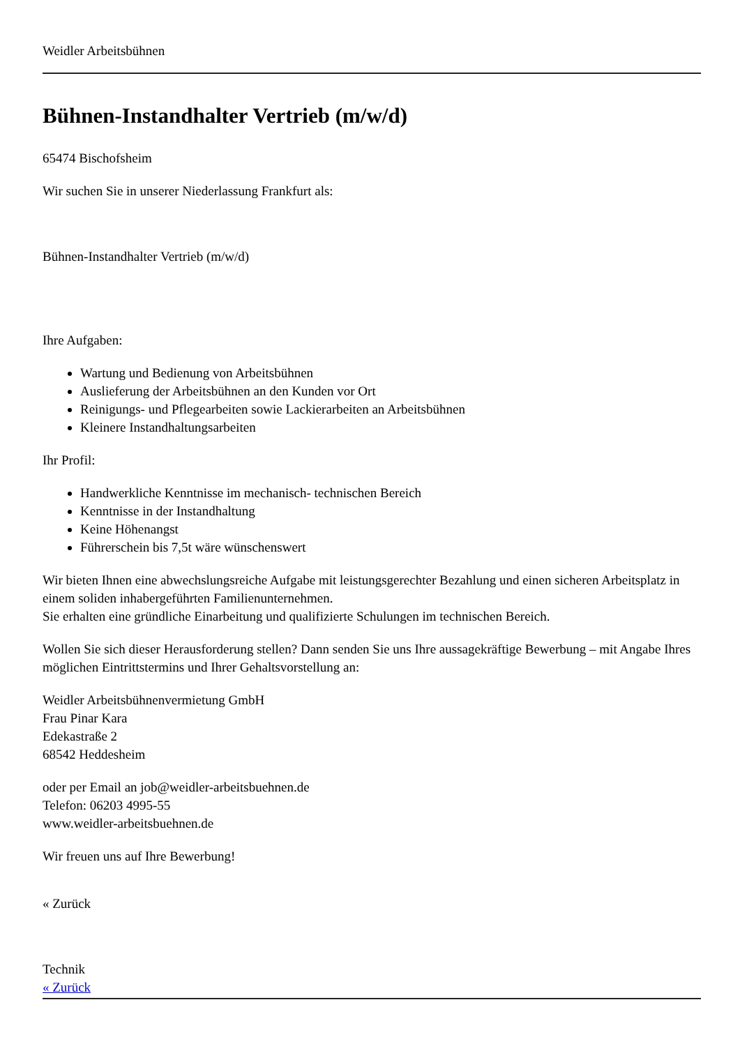Weidler Arbeitsbühnen
Bühnen-Instandhalter Vertrieb (m/w/d)
65474 Bischofsheim
Wir suchen Sie in unserer Niederlassung Frankfurt als:
Bühnen-Instandhalter Vertrieb (m/w/d)
Ihre Aufgaben:
Wartung und Bedienung von Arbeitsbühnen
Auslieferung der Arbeitsbühnen an den Kunden vor Ort
Reinigungs- und Pflegearbeiten sowie Lackierarbeiten an Arbeitsbühnen
Kleinere Instandhaltungsarbeiten
Ihr Profil:
Handwerkliche Kenntnisse im mechanisch- technischen Bereich
Kenntnisse in der Instandhaltung
Keine Höhenangst
Führerschein bis 7,5t wäre wünschenswert
Wir bieten Ihnen eine abwechslungsreiche Aufgabe mit leistungsgerechter Bezahlung und einen sicheren Arbeitsplatz in einem soliden inhabergeführten Familienunternehmen.
Sie erhalten eine gründliche Einarbeitung und qualifizierte Schulungen im technischen Bereich.
Wollen Sie sich dieser Herausforderung stellen? Dann senden Sie uns Ihre aussagekräftige Bewerbung – mit Angabe Ihres möglichen Eintrittstermins und Ihrer Gehaltsvorstellung an:
Weidler Arbeitsbühnenvermietung GmbH
Frau Pinar Kara
Edekastraße 2
68542 Heddesheim
oder per Email an job@weidler-arbeitsbuehnen.de
Telefon: 06203 4995-55
www.weidler-arbeitsbuehnen.de
Wir freuen uns auf Ihre Bewerbung!
« Zurück
Technik
« Zurück